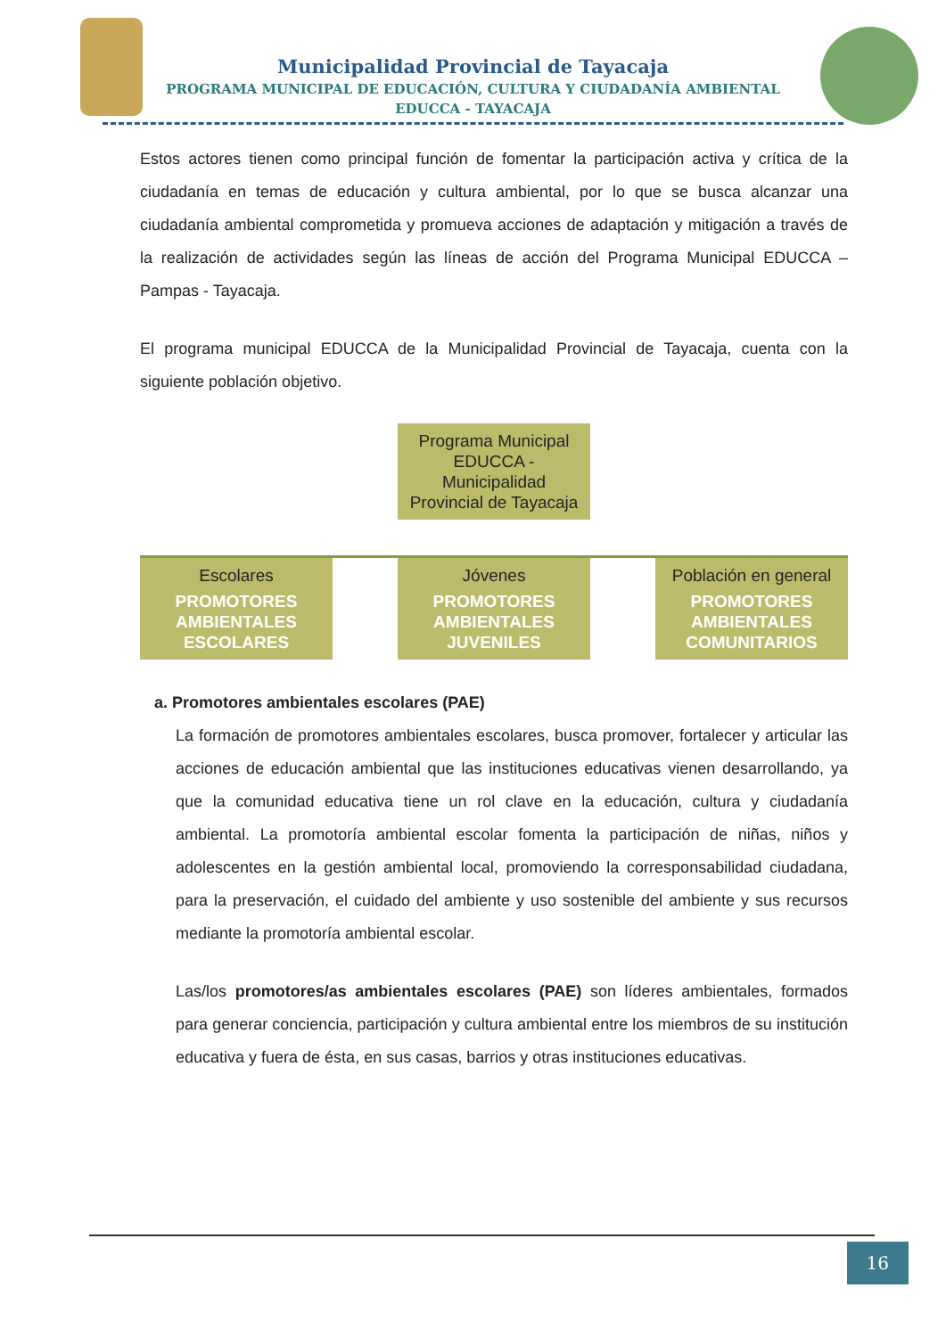Municipalidad Provincial de Tayacaja
PROGRAMA MUNICIPAL DE EDUCACIÓN, CULTURA Y CIUDADANÍA AMBIENTAL
EDUCCA - TAYACAJA
Estos actores tienen como principal función de fomentar la participación activa y crítica de la ciudadanía en temas de educación y cultura ambiental, por lo que se busca alcanzar una ciudadanía ambiental comprometida y promueva acciones de adaptación y mitigación a través de la realización de actividades según las líneas de acción del Programa Municipal EDUCCA – Pampas - Tayacaja.
El programa municipal EDUCCA de la Municipalidad Provincial de Tayacaja, cuenta con la siguiente población objetivo.
Programa Municipal EDUCCA - Municipalidad Provincial de Tayacaja
Escolares
PROMOTORES AMBIENTALES ESCOLARES
Jóvenes
PROMOTORES AMBIENTALES JUVENILES
Población en general
PROMOTORES AMBIENTALES COMUNITARIOS
a. Promotores ambientales escolares (PAE)
La formación de promotores ambientales escolares, busca promover, fortalecer y articular las acciones de educación ambiental que las instituciones educativas vienen desarrollando, ya que la comunidad educativa tiene un rol clave en la educación, cultura y ciudadanía ambiental. La promotoría ambiental escolar fomenta la participación de niñas, niños y adolescentes en la gestión ambiental local, promoviendo la corresponsabilidad ciudadana, para la preservación, el cuidado del ambiente y uso sostenible del ambiente y sus recursos mediante la promotoría ambiental escolar.
Las/los promotores/as ambientales escolares (PAE) son líderes ambientales, formados para generar conciencia, participación y cultura ambiental entre los miembros de su institución educativa y fuera de ésta, en sus casas, barrios y otras instituciones educativas.
16